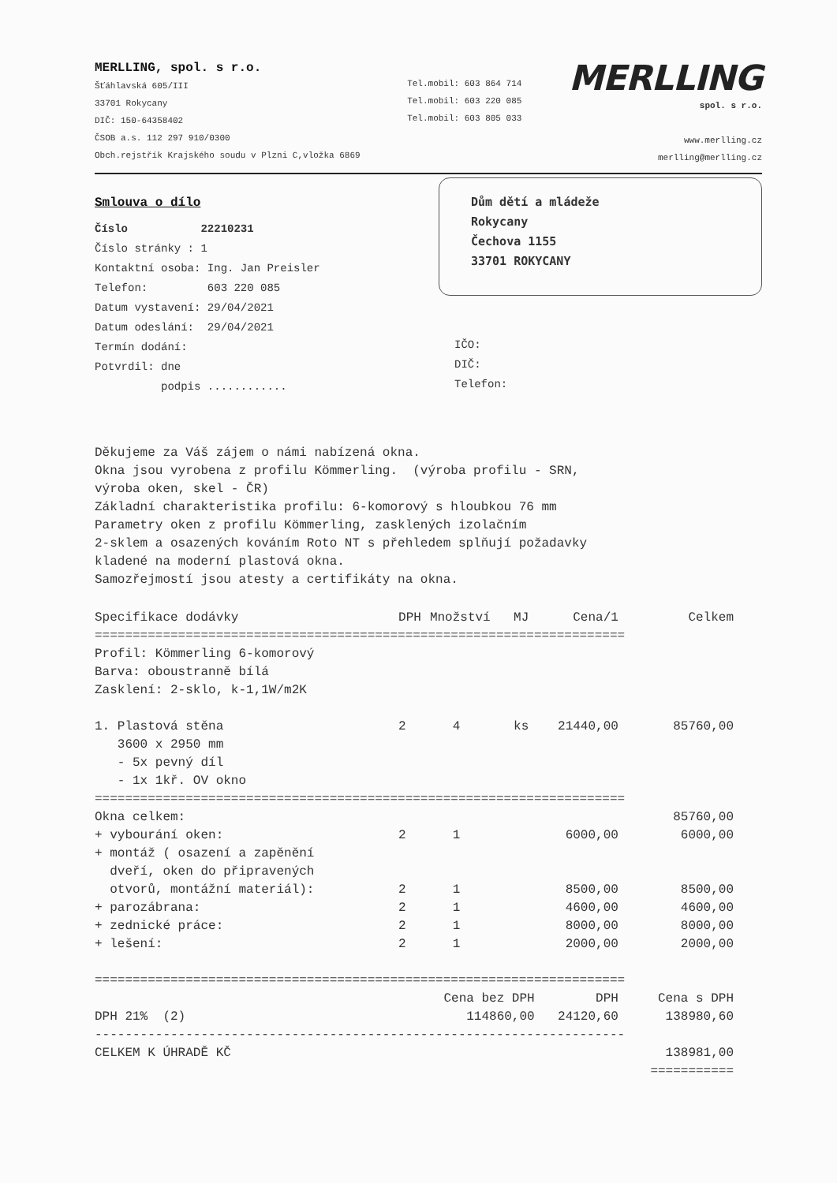MERLLING, spol. s r.o.
Šťáhlavská 605/III
33701 Rokycany
DIČ: 150-64358402
ČSOB a.s. 112 297 910/0300
Obch.rejstřík Krajského soudu v Plzni C,vložka 6869
Tel.mobil: 603 864 714
Tel.mobil: 603 220 085
Tel.mobil: 603 805 033
MERLLING
spol. s r.o.
www.merlling.cz
merlling@merlling.cz
Smlouva o dílo
Číslo 22210231
Číslo stránky : 1
Kontaktní osoba: Ing. Jan Preisler
Telefon: 603 220 085
Datum vystavení: 29/04/2021
Datum odeslání: 29/04/2021
Termín dodání:
Potvrdil: dne
podpis ............
Dům dětí a mládeže
Rokycany
Čechova 1155
33701 ROKYCANY
IČO:
DIČ:
Telefon:
Děkujeme za Váš zájem o námi nabízená okna. Okna jsou vyrobena z profilu Kömmerling. (výroba profilu - SRN, výroba oken, skel - ČR) Základní charakteristika profilu: 6-komorový s hloubkou 76 mm Parametry oken z profilu Kömmerling, zasklených izolačním 2-sklem a osazených kováním Roto NT s přehledem splňují požadavky kladené na moderní plastová okna. Samozřejmostí jsou atesty a certifikáty na okna.
| Specifikace dodávky | DPH | Množství | MJ | Cena/1 | Celkem |
| --- | --- | --- | --- | --- | --- |
| ====================================================================== | | | | | |
| Profil: Kömmerling 6-komorový Barva: oboustranně bílá Zasklení: 2-sklo, k-1,1W/m2K | | | | | |
| 1. Plastová stěna 3600 x 2950 mm - 5x pevný díl - 1x 1kř. OV okno | 2 | 4 | ks | 21440,00 | 85760,00 |
| ====================================================================== | | | | | |
| Okna celkem: | | | | | 85760,00 |
| + vybourání oken: | 2 | 1 | | 6000,00 | 6000,00 |
| + montáž ( osazení a zapěnění dveří, oken do připravených otvorů, montážní materiál): | 2 | 1 | | 8500,00 | 8500,00 |
| + parozábrana: | 2 | 1 | | 4600,00 | 4600,00 |
| + zednické práce: | 2 | 1 | | 8000,00 | 8000,00 |
| + lešení: | 2 | 1 | | 2000,00 | 2000,00 |
| ====================================================================== | | | | | |
| | Cena bez DPH | | | DPH | Cena s DPH |
| DPH 21% (2) | 114860,00 | | | 24120,60 | 138980,60 |
| ---------------------------------------------------------------------- | | | | | |
| CELKEM K ÚHRADĚ KČ | | | | | 138981,00 =========== |